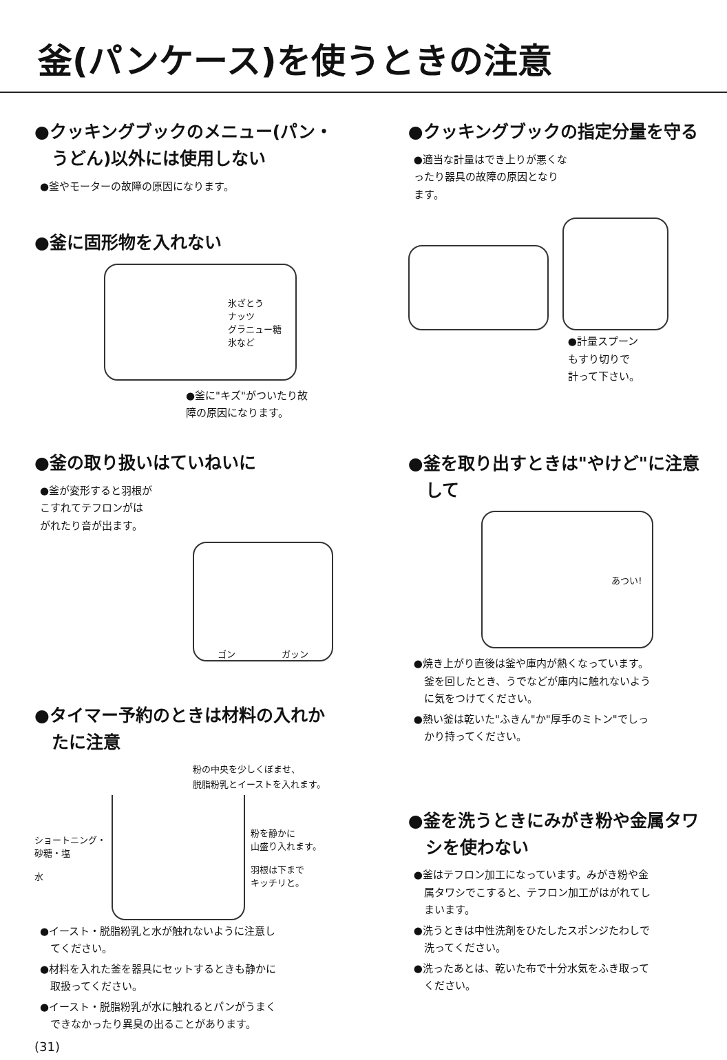釜(パンケース)を使うときの注意
●クッキングブックのメニュー(パン・
　うどん)以外には使用しない
●釜やモーターの故障の原因になります。
●釜に固形物を入れない
氷ざとう
ナッツ
グラニュー糖
氷など
●釜に"キズ"がついたり故
障の原因になります。
●釜の取り扱いはていねいに
●釜が変形すると羽根が
こすれてテフロンがは
がれたり音が出ます。
ゴン ガッン
●タイマー予約のときは材料の入れか
　たに注意
粉の中央を少しくぼませ、
脱脂粉乳とイーストを入れます。
ショートニング・
砂糖・塩
水
粉を静かに
山盛り入れます。
羽根は下まで
キッチリと。
●イースト・脱脂粉乳と水が触れないように注意し
　てください。
●材料を入れた釜を器具にセットするときも静かに
　取扱ってください。
●イースト・脱脂粉乳が水に触れるとパンがうまく
　できなかったり異臭の出ることがあります。
(31)
●クッキングブックの指定分量を守る
●適当な計量はでき上りが悪くな
ったり器具の故障の原因となり
ます。
●計量スプーン
もすり切りで
計って下さい。
●釜を取り出すときは"やけど"に注意
　して
あつい!
●焼き上がり直後は釜や庫内が熱くなっています。
　釜を回したとき、うでなどが庫内に触れないよう
　に気をつけてください。
●熱い釜は乾いた"ふきん"か"厚手のミトン"でしっ
　かり持ってください。
●釜を洗うときにみがき粉や金属タワ
　シを使わない
●釜はテフロン加工になっています。みがき粉や金
　属タワシでこすると、テフロン加工がはがれてし
　まいます。
●洗うときは中性洗剤をひたしたスポンジたわしで
　洗ってください。
●洗ったあとは、乾いた布で十分水気をふき取って
　ください。